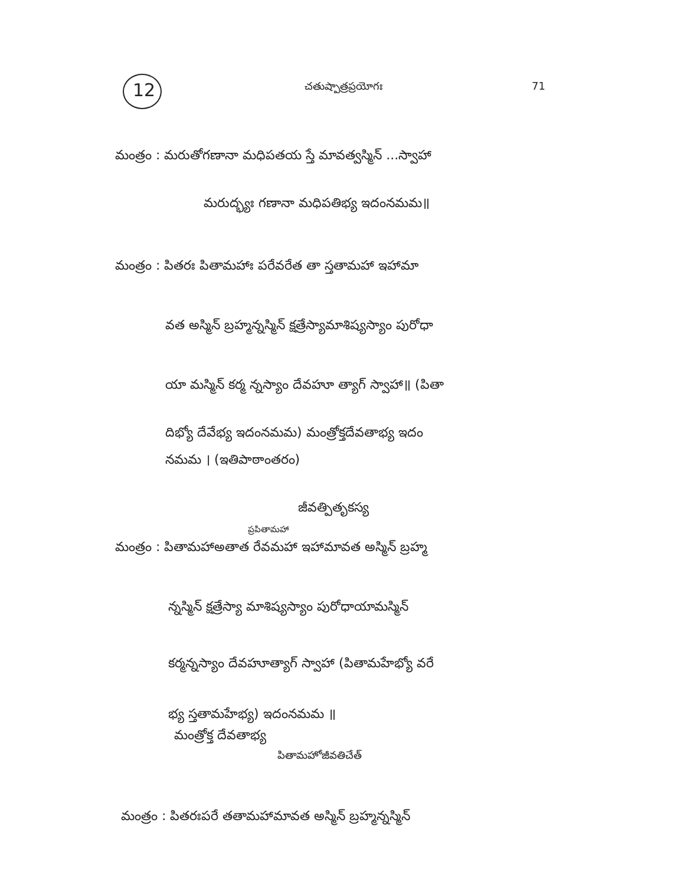12 చతుష్పాత్రప్రయోగః 71
మంత్రం : మరుతోగణానా మధిపతయ స్తే మావత్వస్మిన్ ...స్వాహా
మరుద్భ్యః గణానా మధిపతిభ్య ఇదంనమమ॥
మంత్రం : పితరః పితామహాః పరేవరేత తా స్తతామహా ఇహామా
వత అస్మిన్ బ్రహ్మన్నస్మిన్ క్షత్రేస్యామాశిష్యస్యాం పురోధా
యా మస్మిన్ కర్మ న్నస్యాం దేవహూ త్యాగ్ స్వాహా॥ (పితా
దిభ్యో దేవేభ్య ఇదంనమమ) మంత్రోక్తదేవతాభ్య ఇదం
నమమ । (ఇతిపాఠాంతరం)
జీవత్పితృకస్య
ప్రపితామహా
మంత్రం : పితామహాఅతాత రేవమహా ఇహామావత అస్మిన్ బ్రహ్మ
న్నస్మిన్ క్షత్రేస్యా మాశిష్యస్యాం పురోధాయామస్మిన్
కర్మన్నస్యాం దేవహూత్యాగ్ స్వాహా (పితామహేభ్యో వరే
భ్య స్తతామహేభ్య) ఇదంనమమ ॥
మంత్రోక్త దేవతాభ్య
పితామహోజీవతిచేత్
మంత్రం : పితరఃపరే తతామహామావత అస్మిన్ బ్రహ్మన్నస్మిన్